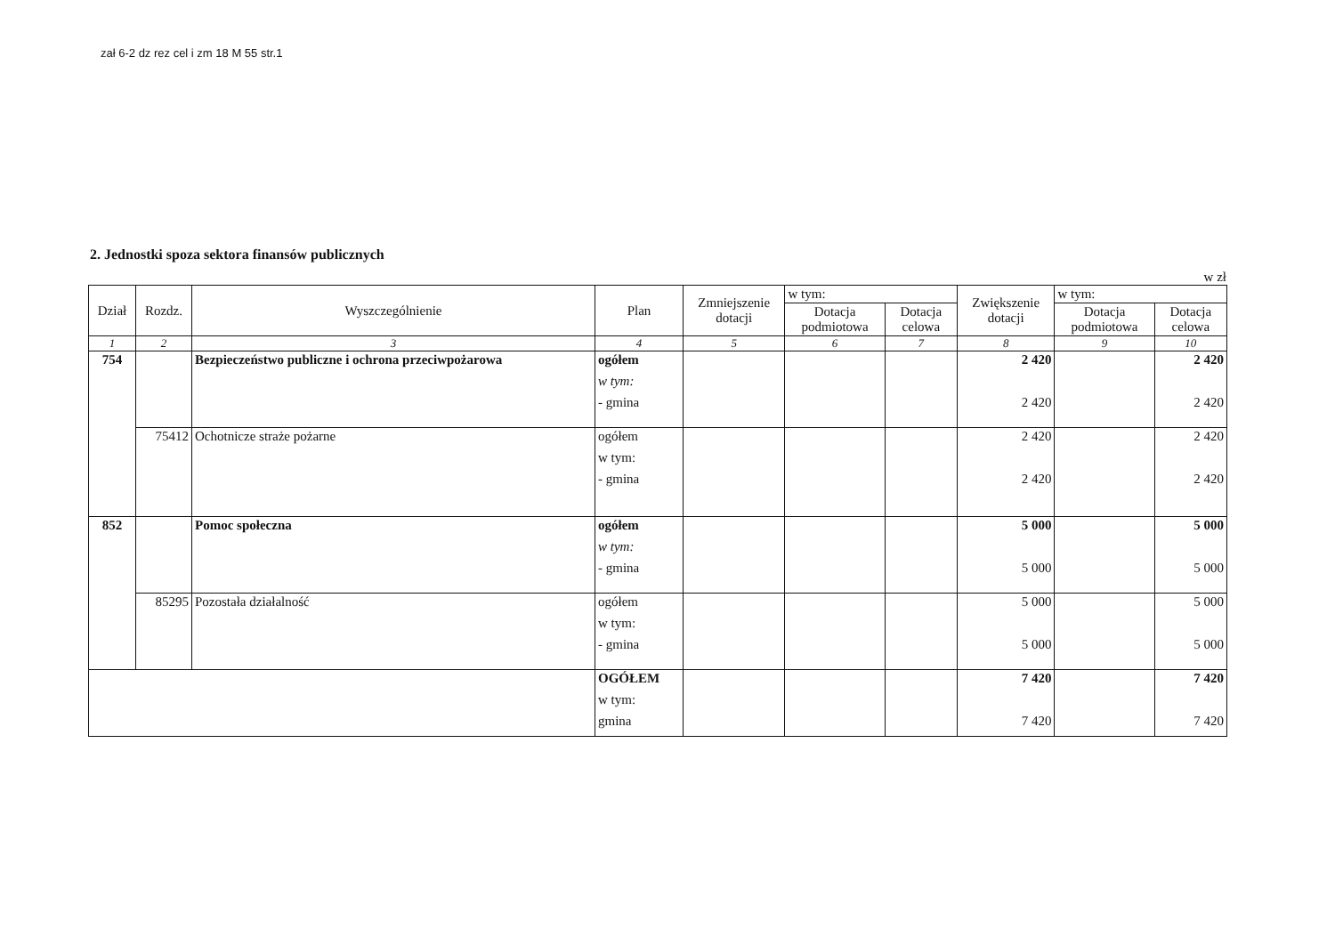zał 6-2 dz rez cel i zm 18 M 55 str.1
2. Jednostki spoza sektora finansów publicznych
w zł
| Dział | Rozdz. | Wyszczególnienie | Plan | Zmniejszenie dotacji | w tym: | | Zwiększenie dotacji | w tym: | |
| --- | --- | --- | --- | --- | --- | --- | --- | --- | --- |
| | | | | | Dotacja podmiotowa | Dotacja celowa | | Dotacja podmiotowa | Dotacja celowa |
| 1 | 2 | 3 | 4 | 5 | 6 | 7 | 8 | 9 | 10 |
| 754 | | Bezpieczeństwo publiczne i ochrona przeciwpożarowa | ogółem w tym: - gmina | | | | 2 420 2 420 | | 2 420 2 420 |
| | 75412 | Ochotnicze straże pożarne | ogółem w tym: - gmina | | | | 2 420 2 420 | | 2 420 2 420 |
| 852 | | Pomoc społeczna | ogółem w tym: - gmina | | | | 5 000 5 000 | | 5 000 5 000 |
| | 85295 | Pozostała działalność | ogółem w tym: - gmina | | | | 5 000 5 000 | | 5 000 5 000 |
| | | | OGÓŁEM w tym: gmina | | | | 7 420 7 420 | | 7 420 7 420 |